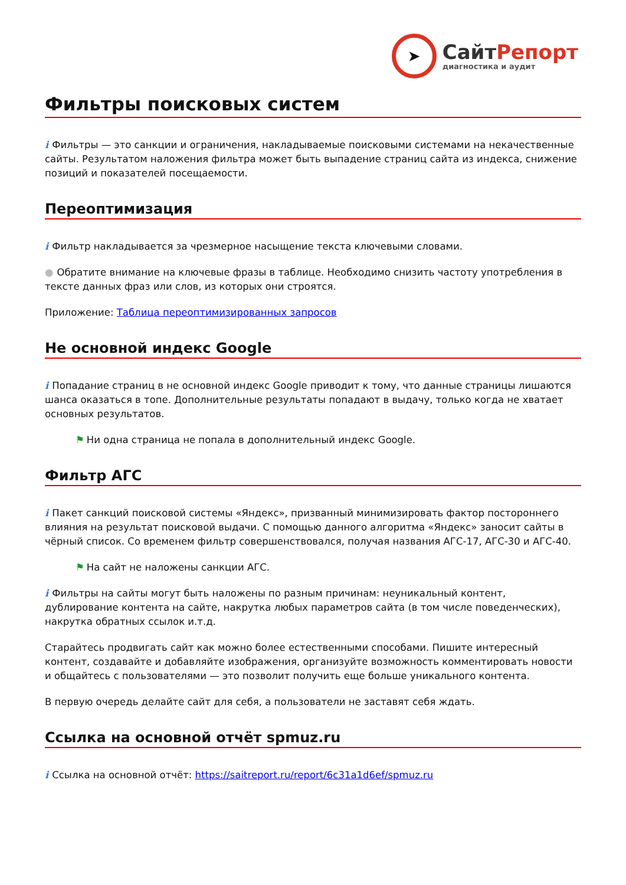➤
Сайт Репорт
диагностика и аудит
Фильтры поисковых систем
i Фильтры — это санкции и ограничения, накладываемые поисковыми системами на некачественные сайты. Результатом наложения фильтра может быть выпадение страниц сайта из индекса, снижение позиций и показателей посещаемости.
Переоптимизация
i Фильтр накладывается за чрезмерное насыщение текста ключевыми словами.
● Обратите внимание на ключевые фразы в таблице. Необходимо снизить частоту употребления в тексте данных фраз или слов, из которых они строятся.
Приложение: Таблица переоптимизированных запросов
Не основной индекс Google
i Попадание страниц в не основной индекс Google приводит к тому, что данные страницы лишаются шанса оказаться в топе. Дополнительные результаты попадают в выдачу, только когда не хватает основных результатов.
⚑ Ни одна страница не попала в дополнительный индекс Google.
Фильтр АГС
i Пакет санкций поисковой системы «Яндекс», призванный минимизировать фактор постороннего влияния на результат поисковой выдачи. С помощью данного алгоритма «Яндекс» заносит сайты в чёрный список. Со временем фильтр совершенствовался, получая названия АГС-17, АГС-30 и АГС-40.
⚑ На сайт не наложены санкции АГС.
i Фильтры на сайты могут быть наложены по разным причинам: неуникальный контент, дублирование контента на сайте, накрутка любых параметров сайта (в том числе поведенческих), накрутка обратных ссылок и.т.д.
Старайтесь продвигать сайт как можно более естественными способами. Пишите интересный контент, создавайте и добавляйте изображения, организуйте возможность комментировать новости и общайтесь с пользователями — это позволит получить еще больше уникального контента.
В первую очередь делайте сайт для себя, а пользователи не заставят себя ждать.
Ссылка на основной отчёт spmuz.ru
i Ссылка на основной отчёт: https://saitreport.ru/report/6c31a1d6ef/spmuz.ru